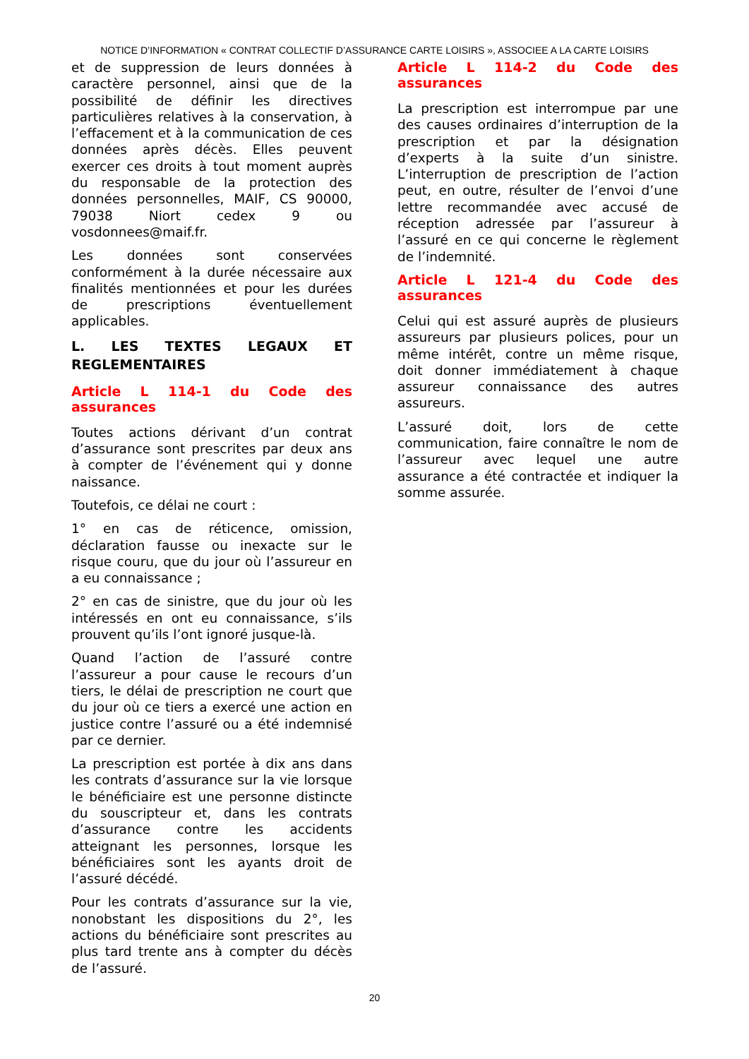NOTICE D’INFORMATION « CONTRAT COLLECTIF D’ASSURANCE CARTE LOISIRS », ASSOCIEE A LA CARTE LOISIRS
et de suppression de leurs données à caractère personnel, ainsi que de la possibilité de définir les directives particulières relatives à la conservation, à l’effacement et à la communication de ces données après décès. Elles peuvent exercer ces droits à tout moment auprès du responsable de la protection des données personnelles, MAIF, CS 90000, 79038 Niort cedex 9 ou vosdonnees@maif.fr.
Les données sont conservées conformément à la durée nécessaire aux finalités mentionnées et pour les durées de prescriptions éventuellement applicables.
L. LES TEXTES LEGAUX ET REGLEMENTAIRES
Article L 114-1 du Code des assurances
Toutes actions dérivant d’un contrat d’assurance sont prescrites par deux ans à compter de l’événement qui y donne naissance.
Toutefois, ce délai ne court :
1° en cas de réticence, omission, déclaration fausse ou inexacte sur le risque couru, que du jour où l’assureur en a eu connaissance ;
2° en cas de sinistre, que du jour où les intéressés en ont eu connaissance, s’ils prouvent qu’ils l’ont ignoré jusque-là.
Quand l’action de l’assuré contre l’assureur a pour cause le recours d’un tiers, le délai de prescription ne court que du jour où ce tiers a exercé une action en justice contre l’assuré ou a été indemnisé par ce dernier.
La prescription est portée à dix ans dans les contrats d’assurance sur la vie lorsque le bénéficiaire est une personne distincte du souscripteur et, dans les contrats d’assurance contre les accidents atteignant les personnes, lorsque les bénéficiaires sont les ayants droit de l’assuré décédé.
Pour les contrats d’assurance sur la vie, nonobstant les dispositions du 2°, les actions du bénéficiaire sont prescrites au plus tard trente ans à compter du décès de l’assuré.
Article L 114-2 du Code des assurances
La prescription est interrompue par une des causes ordinaires d’interruption de la prescription et par la désignation d’experts à la suite d’un sinistre. L’interruption de prescription de l’action peut, en outre, résulter de l’envoi d’une lettre recommandée avec accusé de réception adressée par l’assureur à l’assuré en ce qui concerne le règlement de l’indemnité.
Article L 121-4 du Code des assurances
Celui qui est assuré auprès de plusieurs assureurs par plusieurs polices, pour un même intérêt, contre un même risque, doit donner immédiatement à chaque assureur connaissance des autres assureurs.
L’assuré doit, lors de cette communication, faire connaître le nom de l’assureur avec lequel une autre assurance a été contractée et indiquer la somme assurée.
20